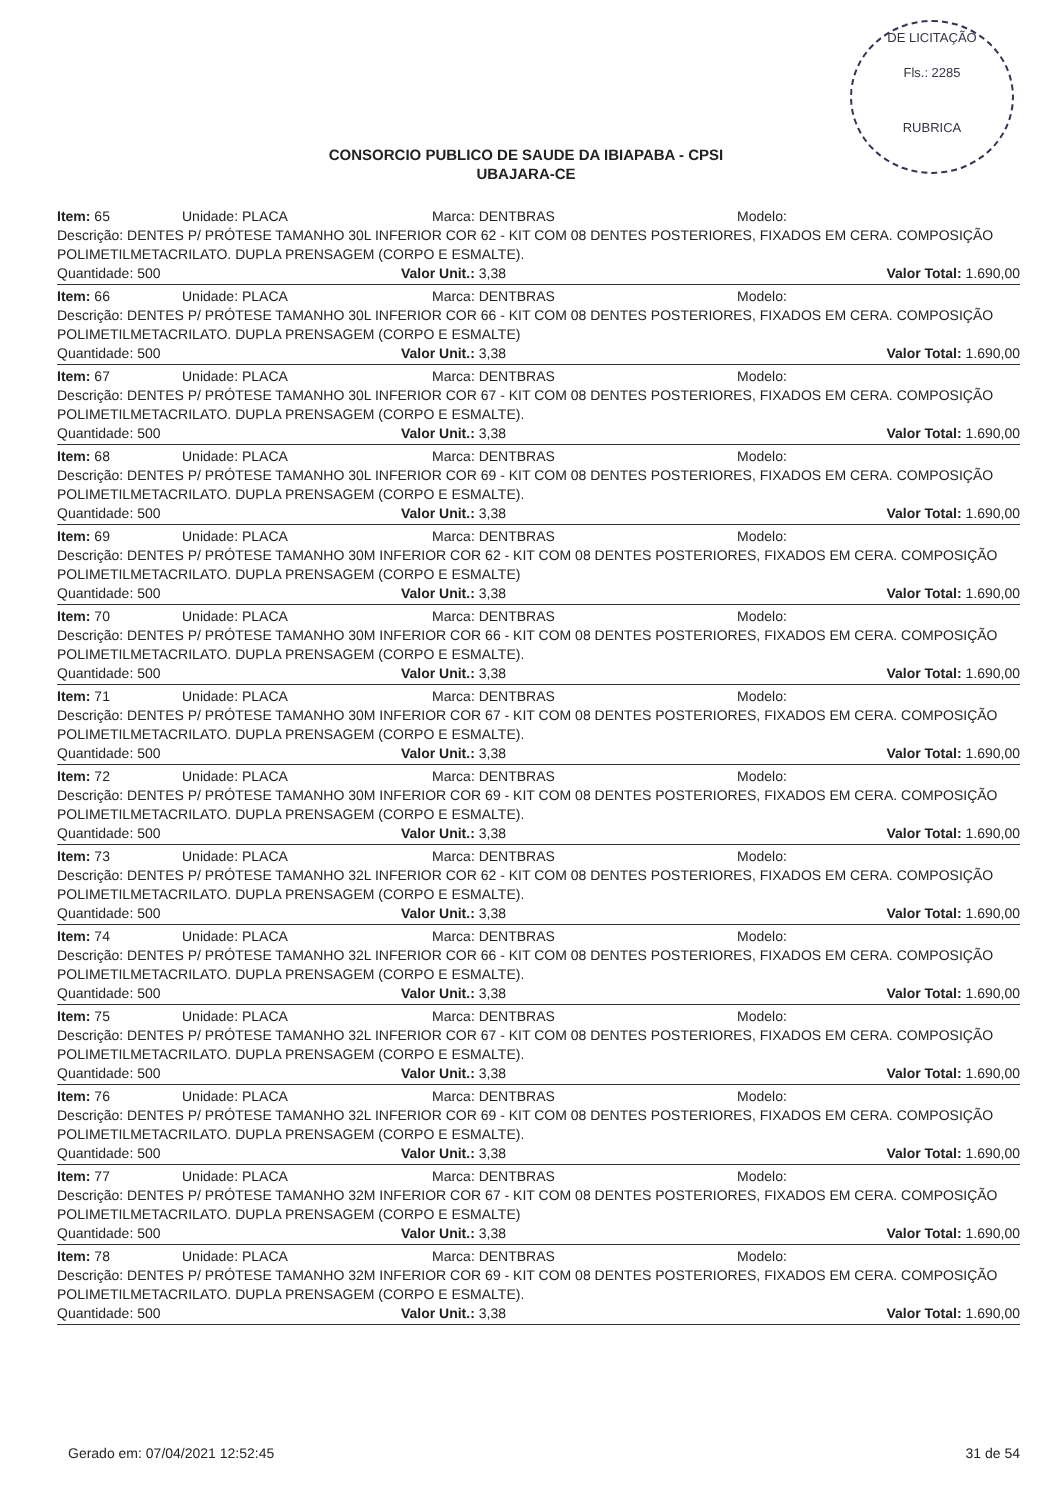DE LICITAÇÃO
Fls.: 2285
RUBRICA
CONSORCIO PUBLICO DE SAUDE DA IBIAPABA - CPSI
UBAJARA-CE
Item: 65 Unidade: PLACA Marca: DENTBRAS Modelo:
Descrição: DENTES P/ PRÓTESE TAMANHO 30L INFERIOR COR 62 - KIT COM 08 DENTES POSTERIORES, FIXADOS EM CERA. COMPOSIÇÃO POLIMETILMETACRILATO. DUPLA PRENSAGEM (CORPO E ESMALTE).
Quantidade: 500 Valor Unit.: 3,38 Valor Total: 1.690,00
Item: 66 Unidade: PLACA Marca: DENTBRAS Modelo:
Descrição: DENTES P/ PRÓTESE TAMANHO 30L INFERIOR COR 66 - KIT COM 08 DENTES POSTERIORES, FIXADOS EM CERA. COMPOSIÇÃO POLIMETILMETACRILATO. DUPLA PRENSAGEM (CORPO E ESMALTE)
Quantidade: 500 Valor Unit.: 3,38 Valor Total: 1.690,00
Item: 67 Unidade: PLACA Marca: DENTBRAS Modelo:
Descrição: DENTES P/ PRÓTESE TAMANHO 30L INFERIOR COR 67 - KIT COM 08 DENTES POSTERIORES, FIXADOS EM CERA. COMPOSIÇÃO POLIMETILMETACRILATO. DUPLA PRENSAGEM (CORPO E ESMALTE).
Quantidade: 500 Valor Unit.: 3,38 Valor Total: 1.690,00
Item: 68 Unidade: PLACA Marca: DENTBRAS Modelo:
Descrição: DENTES P/ PRÓTESE TAMANHO 30L INFERIOR COR 69 - KIT COM 08 DENTES POSTERIORES, FIXADOS EM CERA. COMPOSIÇÃO POLIMETILMETACRILATO. DUPLA PRENSAGEM (CORPO E ESMALTE).
Quantidade: 500 Valor Unit.: 3,38 Valor Total: 1.690,00
Item: 69 Unidade: PLACA Marca: DENTBRAS Modelo:
Descrição: DENTES P/ PRÓTESE TAMANHO 30M INFERIOR COR 62 - KIT COM 08 DENTES POSTERIORES, FIXADOS EM CERA. COMPOSIÇÃO POLIMETILMETACRILATO. DUPLA PRENSAGEM (CORPO E ESMALTE)
Quantidade: 500 Valor Unit.: 3,38 Valor Total: 1.690,00
Item: 70 Unidade: PLACA Marca: DENTBRAS Modelo:
Descrição: DENTES P/ PRÓTESE TAMANHO 30M INFERIOR COR 66 - KIT COM 08 DENTES POSTERIORES, FIXADOS EM CERA. COMPOSIÇÃO POLIMETILMETACRILATO. DUPLA PRENSAGEM (CORPO E ESMALTE).
Quantidade: 500 Valor Unit.: 3,38 Valor Total: 1.690,00
Item: 71 Unidade: PLACA Marca: DENTBRAS Modelo:
Descrição: DENTES P/ PRÓTESE TAMANHO 30M INFERIOR COR 67 - KIT COM 08 DENTES POSTERIORES, FIXADOS EM CERA. COMPOSIÇÃO POLIMETILMETACRILATO. DUPLA PRENSAGEM (CORPO E ESMALTE).
Quantidade: 500 Valor Unit.: 3,38 Valor Total: 1.690,00
Item: 72 Unidade: PLACA Marca: DENTBRAS Modelo:
Descrição: DENTES P/ PRÓTESE TAMANHO 30M INFERIOR COR 69 - KIT COM 08 DENTES POSTERIORES, FIXADOS EM CERA. COMPOSIÇÃO POLIMETILMETACRILATO. DUPLA PRENSAGEM (CORPO E ESMALTE).
Quantidade: 500 Valor Unit.: 3,38 Valor Total: 1.690,00
Item: 73 Unidade: PLACA Marca: DENTBRAS Modelo:
Descrição: DENTES P/ PRÓTESE TAMANHO 32L INFERIOR COR 62 - KIT COM 08 DENTES POSTERIORES, FIXADOS EM CERA. COMPOSIÇÃO POLIMETILMETACRILATO. DUPLA PRENSAGEM (CORPO E ESMALTE).
Quantidade: 500 Valor Unit.: 3,38 Valor Total: 1.690,00
Item: 74 Unidade: PLACA Marca: DENTBRAS Modelo:
Descrição: DENTES P/ PRÓTESE TAMANHO 32L INFERIOR COR 66 - KIT COM 08 DENTES POSTERIORES, FIXADOS EM CERA. COMPOSIÇÃO POLIMETILMETACRILATO. DUPLA PRENSAGEM (CORPO E ESMALTE).
Quantidade: 500 Valor Unit.: 3,38 Valor Total: 1.690,00
Item: 75 Unidade: PLACA Marca: DENTBRAS Modelo:
Descrição: DENTES P/ PRÓTESE TAMANHO 32L INFERIOR COR 67 - KIT COM 08 DENTES POSTERIORES, FIXADOS EM CERA. COMPOSIÇÃO POLIMETILMETACRILATO. DUPLA PRENSAGEM (CORPO E ESMALTE).
Quantidade: 500 Valor Unit.: 3,38 Valor Total: 1.690,00
Item: 76 Unidade: PLACA Marca: DENTBRAS Modelo:
Descrição: DENTES P/ PRÓTESE TAMANHO 32L INFERIOR COR 69 - KIT COM 08 DENTES POSTERIORES, FIXADOS EM CERA. COMPOSIÇÃO POLIMETILMETACRILATO. DUPLA PRENSAGEM (CORPO E ESMALTE).
Quantidade: 500 Valor Unit.: 3,38 Valor Total: 1.690,00
Item: 77 Unidade: PLACA Marca: DENTBRAS Modelo:
Descrição: DENTES P/ PRÓTESE TAMANHO 32M INFERIOR COR 67 - KIT COM 08 DENTES POSTERIORES, FIXADOS EM CERA. COMPOSIÇÃO POLIMETILMETACRILATO. DUPLA PRENSAGEM (CORPO E ESMALTE)
Quantidade: 500 Valor Unit.: 3,38 Valor Total: 1.690,00
Item: 78 Unidade: PLACA Marca: DENTBRAS Modelo:
Descrição: DENTES P/ PRÓTESE TAMANHO 32M INFERIOR COR 69 - KIT COM 08 DENTES POSTERIORES, FIXADOS EM CERA. COMPOSIÇÃO POLIMETILMETACRILATO. DUPLA PRENSAGEM (CORPO E ESMALTE).
Quantidade: 500 Valor Unit.: 3,38 Valor Total: 1.690,00
Gerado em: 07/04/2021 12:52:45 31 de 54